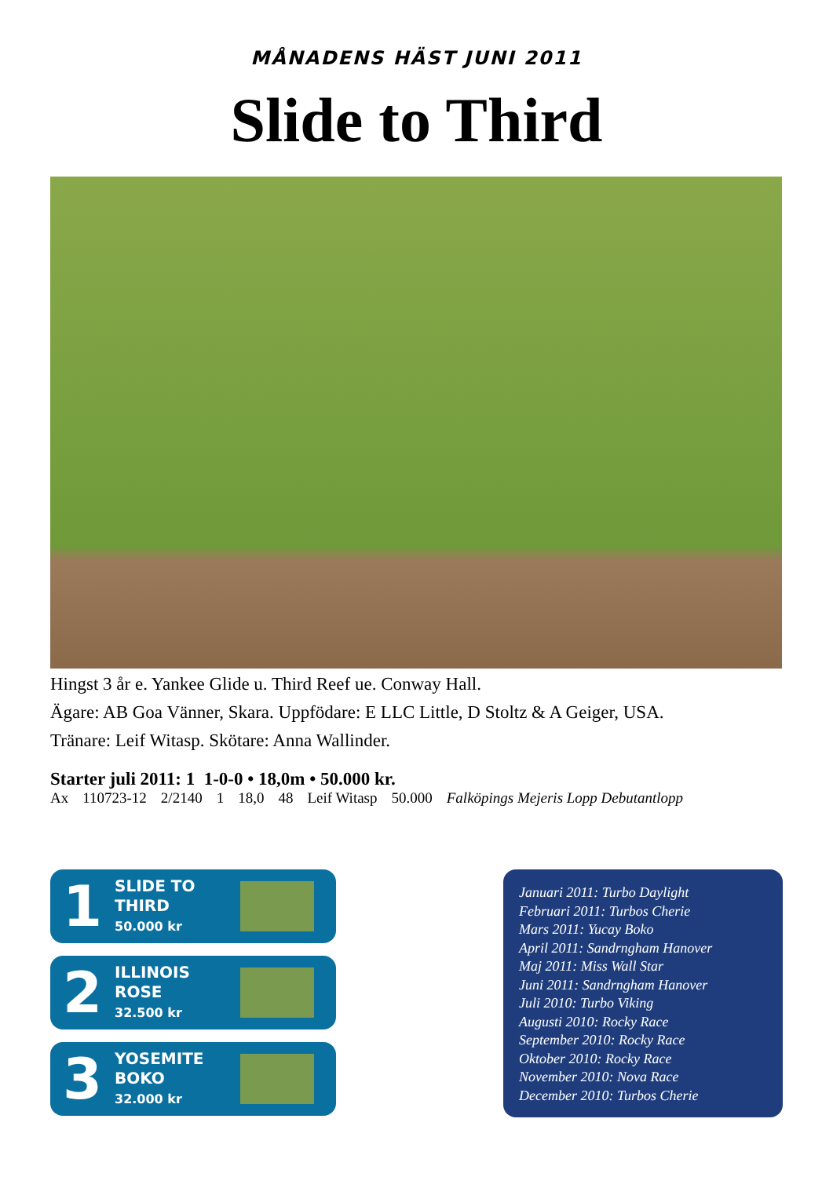MÅNADENS HÄST JUNI 2011
Slide to Third
Hingst 3 år e. Yankee Glide u. Third Reef ue. Conway Hall.
Ägare: AB Goa Vänner, Skara. Uppfödare: E LLC Little, D Stoltz & A Geiger, USA.
Tränare: Leif Witasp. Skötare: Anna Wallinder.
Starter juli 2011: 1 1-0-0 • 18,0m • 50.000 kr.
| Ax | 110723-12 | 2/2140 | 1 | 18,0 | 48 | Leif Witasp | 50.000 | Falköpings Mejeris Lopp Debutantlopp |
1
SLIDE TO
THIRD
50.000 kr
2
ILLINOIS
ROSE
32.500 kr
3
YOSEMITE
BOKO
32.000 kr
Januari 2011: Turbo Daylight
Februari 2011: Turbos Cherie
Mars 2011: Yucay Boko
April 2011: Sandrngham Hanover
Maj 2011: Miss Wall Star
Juni 2011: Sandrngham Hanover
Juli 2010: Turbo Viking
Augusti 2010: Rocky Race
September 2010: Rocky Race
Oktober 2010: Rocky Race
November 2010: Nova Race
December 2010: Turbos Cherie